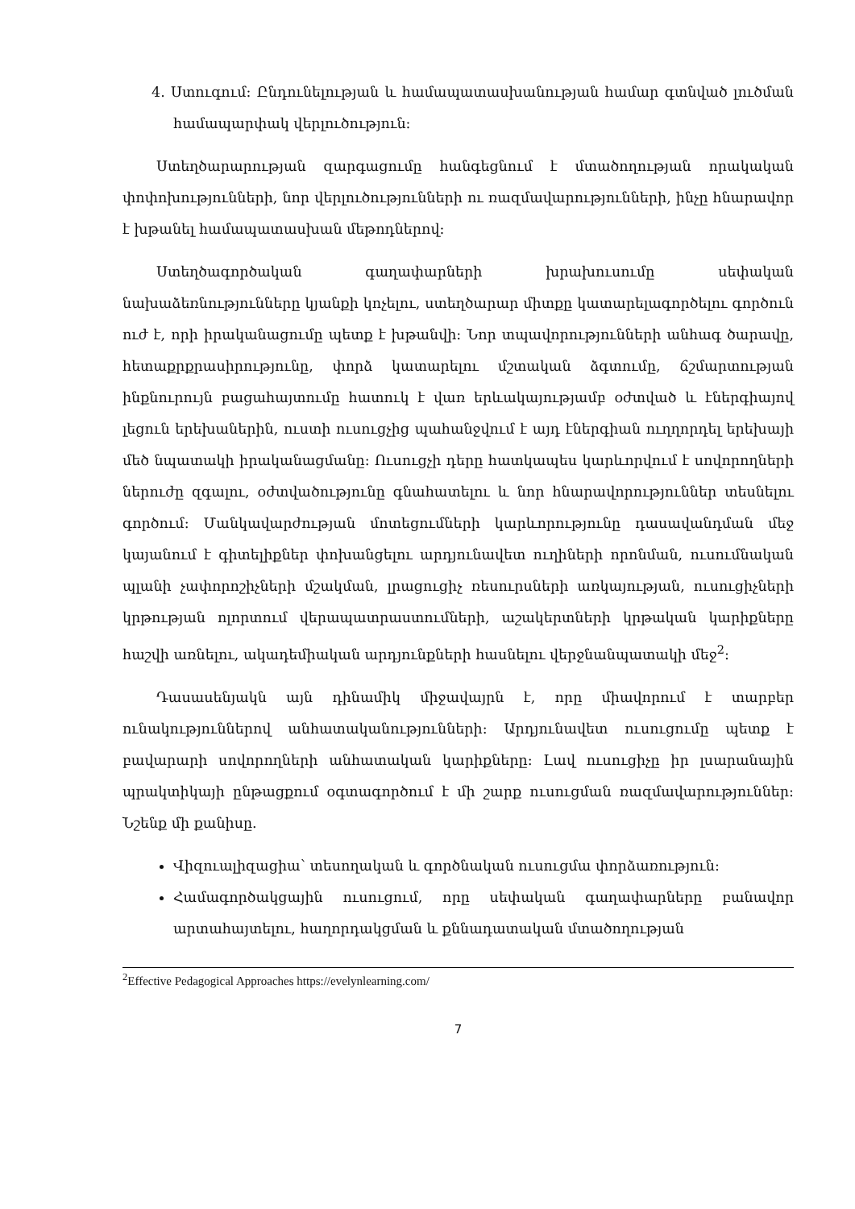4. Ստուգում: Ընդունելության և համապատասխանության համար գտնված լուծման համապարփակ վերլուծություն:
Ստեղծարարության զարգացումը հանգեցնում է մտածողության որակական փոփոխությունների, նոր վերլուծությունների ու ռազմավարությունների, ինչը հնարավոր է խթանել համապատասխան մեթոդներով:
Ստեղծագործական գաղափարների խրախուսումը սեփական նախաձեռնությունները կյանքի կոչելու, ստեղծարար միտքը կատարելագործելու գործուն ուժ է, որի իրականացումը պետք է խթանվի: Նոր տպավորությունների անհագ ծարավը, հետաքրքրասիրությունը, փորձ կատարելու մշտական ձգտումը, ճշմարտության ինքնուրույն բացահայտումը հատուկ է վառ երևակայությամբ օժտված և էներգիայով լեցուն երեխաներին, ուստի ուսուցչից պահանջվում է այդ էներգիան ուղղորդել երեխայի մեծ նպատակի իրականացմանը: Ուսուցչի դերը հատկապես կարևորվում է սովորողների ներուժը զգալու, օժտվածությունը գնահատելու և նոր հնարավորություններ տեսնելու գործում: Մանկավարժության մոտեցումների կարևորությունը դասավանդման մեջ կայանում է գիտելիքներ փոխանցելու արդյունավետ ուղիների որոնման, ուսումնական պլանի չափորոշիչների մշակման, լրացուցիչ ռեսուրսների առկայության, ուսուցիչների կրթության ոլորտում վերապատրաստումների, աշակերտների կրթական կարիքները հաշվի առնելու, ակադեմիական արդյունքների հասնելու վերջնանպատակի մեջ<sup>2</sup>:
Դասասենյակն այն դինամիկ միջավայրն է, որը միավորում է տարբեր ունակություններով անհատականությունների: Արդյունավետ ուսուցումը պետք է բավարարի սովորողների անհատական կարիքները: Լավ ուսուցիչը իր լսարանային պրակտիկայի ընթացքում օգտագործում է մի շարք ուսուցման ռազմավարություններ: Նշենք մի քանիսը.
Վիզուալիզացիա՝ տեսողական և գործնական ուսուցմա փորձառություն:
Համագործակցային ուսուցում, որը սեփական գաղափարները բանավոր արտահայտելու, հաղորդակցման և քննադատական մտածողության
<sup>2</sup> Effective Pedagogical Approaches https://evelynlearning.com/
7